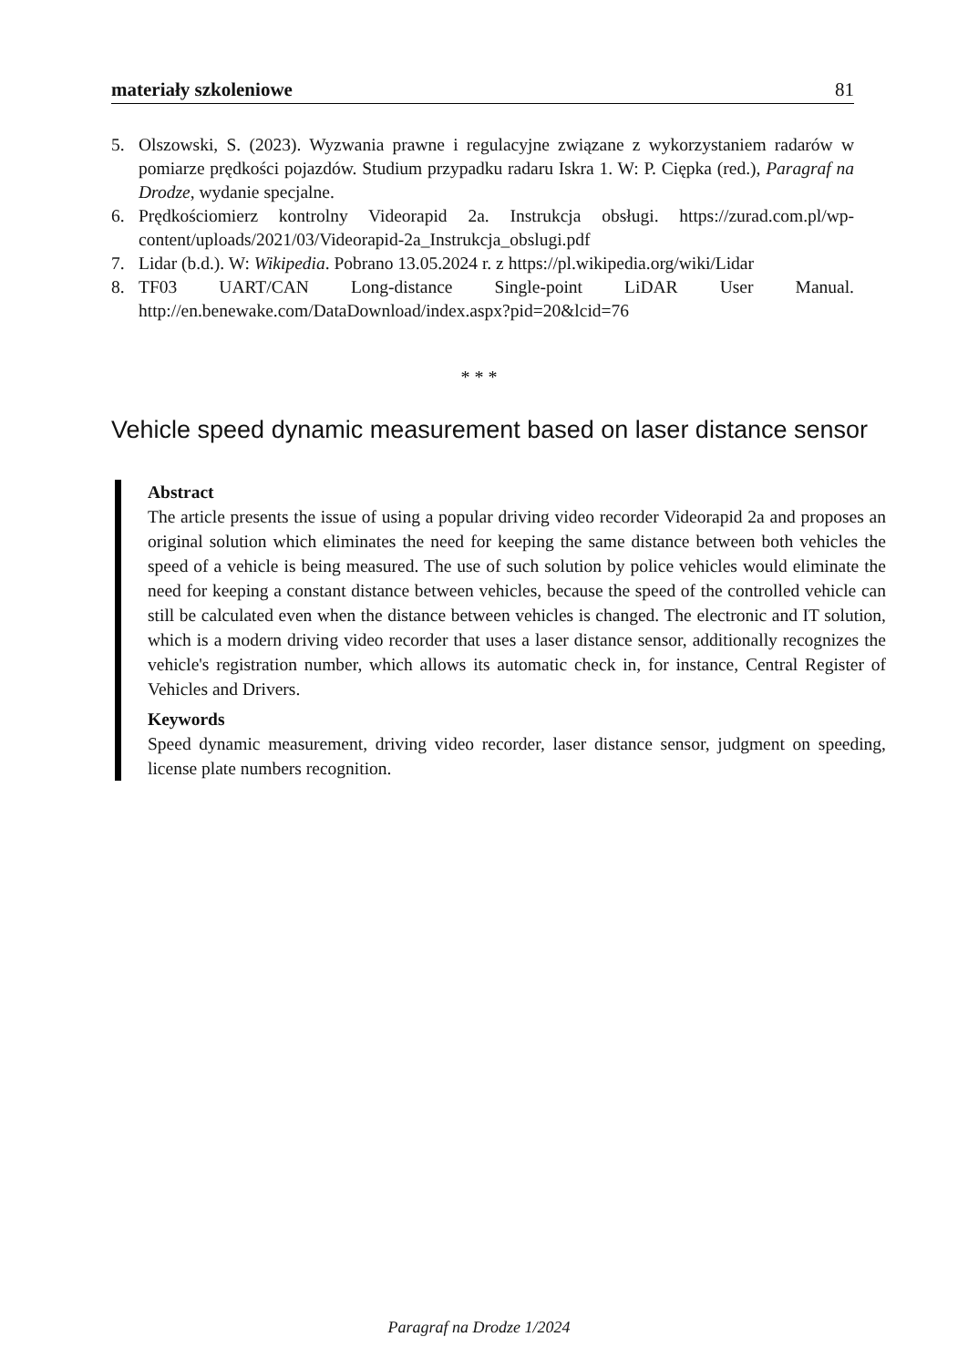materiały szkoleniowe 81
5. Olszowski, S. (2023). Wyzwania prawne i regulacyjne związane z wykorzystaniem radarów w pomiarze prędkości pojazdów. Studium przypadku radaru Iskra 1. W: P. Cięp­ka (red.), Paragraf na Drodze, wydanie specjalne.
6. Prędkościomierz kontrolny Videorapid 2a. Instrukcja obsługi. https://zurad.com.pl/wp-content/uploads/2021/03/Videorapid-2a_Instrukcja_obslugi.pdf
7. Lidar (b.d.). W: Wikipedia. Pobrano 13.05.2024 r. z https://pl.wikipedia.org/wiki/Lidar
8. TF03 UART/CAN Long-distance Single-point LiDAR User Manual. http://en.benewake.com/DataDownload/index.aspx?pid=20&lcid=76
* * *
Vehicle speed dynamic measurement based on laser distance sensor
Abstract
The article presents the issue of using a popular driving video recorder Videorapid 2a and proposes an original solution which eliminates the need for keeping the same distance between both vehicles the speed of a vehicle is being measured. The use of such solution by police vehicles would eliminate the need for keeping a constant distance between vehicles, because the speed of the controlled vehicle can still be calculated even when the distance between vehicles is changed. The electronic and IT solution, which is a modern driving video recorder that uses a laser distance sensor, additionally recognizes the vehicle's registration number, which allows its automatic check in, for instance, Central Register of Vehicles and Drivers.
Keywords
Speed dynamic measurement, driving video recorder, laser distance sensor, judgment on speeding, license plate numbers recognition.
Paragraf na Drodze 1/2024